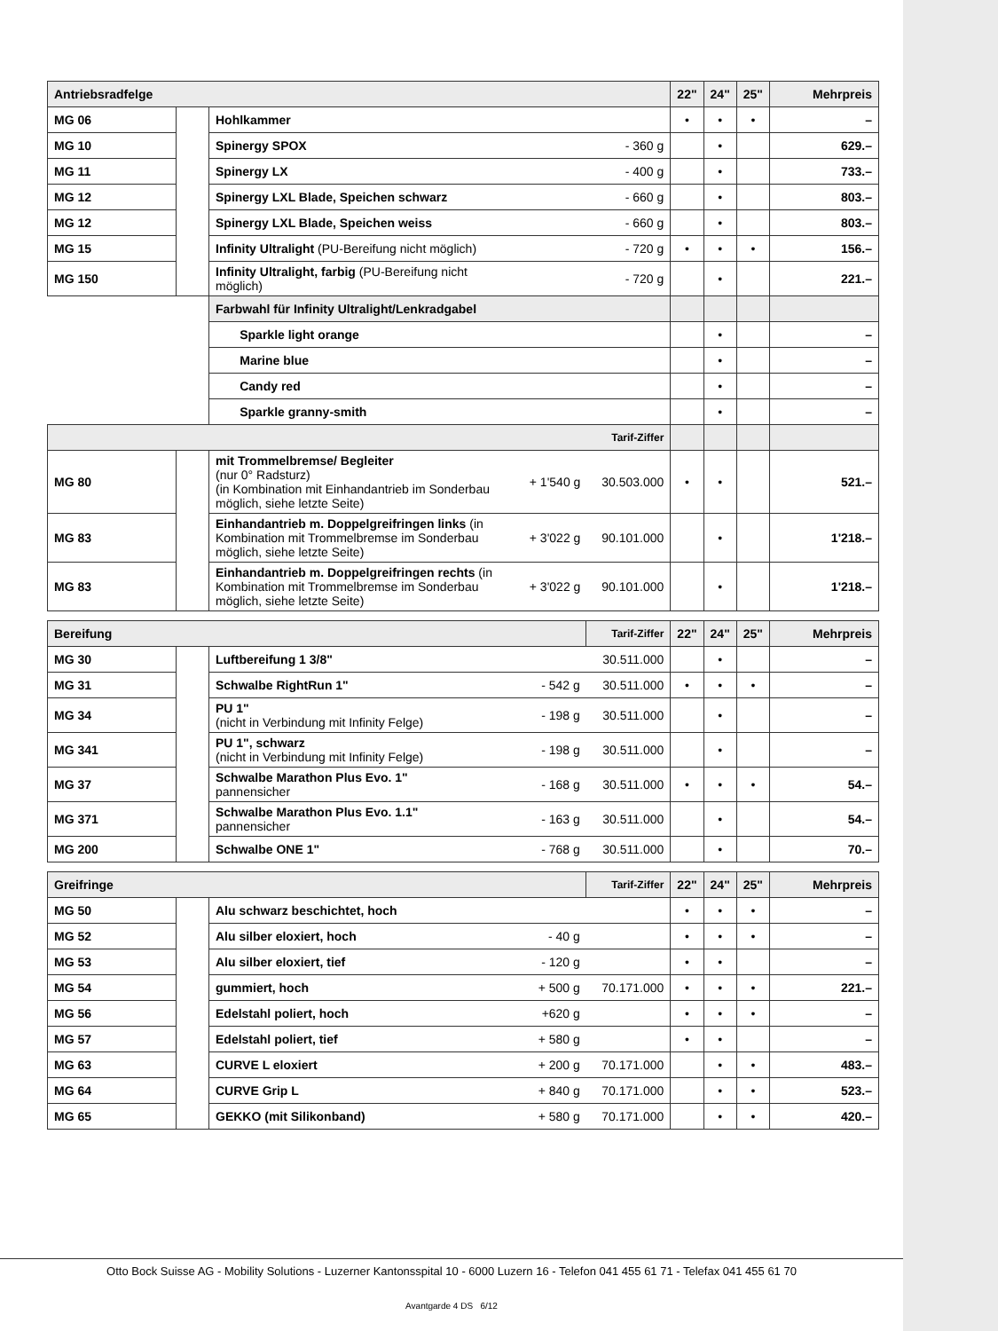| Antriebsradfelge | | | | | 22" | 24" | 25" | Mehrpreis |
| --- | --- | --- | --- | --- | --- | --- | --- | --- |
| MG 06 | | Hohlkammer | | | • | • | • | – |
| MG 10 | | Spinergy SPOX | | - 360 g | | • | | 629.– |
| MG 11 | | Spinergy LX | | - 400 g | | • | | 733.– |
| MG 12 | | Spinergy LXL Blade, Speichen schwarz | | - 660 g | | • | | 803.– |
| MG 12 | | Spinergy LXL Blade, Speichen weiss | | - 660 g | | • | | 803.– |
| MG 15 | | Infinity Ultralight (PU-Bereifung nicht möglich) | | - 720 g | • | • | • | 156.– |
| MG 150 | | Infinity Ultralight, farbig (PU-Bereifung nicht möglich) | | - 720 g | | • | | 221.– |
| | | Farbwahl für Infinity Ultralight/Lenkradgabel | | | | | | |
| | | Sparkle light orange | | | | • | | – |
| | | Marine blue | | | | • | | – |
| | | Candy red | | | | • | | – |
| | | Sparkle granny-smith | | | | • | | – |
| Tarif-Ziffer | | | | | | | | |
| MG 80 | | mit Trommelbremse/ Begleiter (nur 0° Radsturz) (in Kombination mit Einhandantrieb im Sonderbau möglich, siehe letzte Seite) | + 1'540 g | 30.503.000 | • | • | | 521.– |
| MG 83 | | Einhandantrieb m. Doppelgreifringen links (in Kombination mit Trommelbremse im Sonderbau möglich, siehe letzte Seite) | + 3'022 g | 90.101.000 | | • | | 1'218.– |
| MG 83 | | Einhandantrieb m. Doppelgreifringen rechts (in Kombination mit Trommelbremse im Sonderbau möglich, siehe letzte Seite) | + 3'022 g | 90.101.000 | | • | | 1'218.– |
| Bereifung | | | | Tarif-Ziffer | 22" | 24" | 25" | Mehrpreis |
| --- | --- | --- | --- | --- | --- | --- | --- | --- |
| MG 30 | | Luftbereifung 1 3/8" | | 30.511.000 | | • | | – |
| MG 31 | | Schwalbe RightRun 1" | - 542 g | 30.511.000 | • | • | • | – |
| MG 34 | | PU 1" (nicht in Verbindung mit Infinity Felge) | - 198 g | 30.511.000 | | • | | – |
| MG 341 | | PU 1", schwarz (nicht in Verbindung mit Infinity Felge) | - 198 g | 30.511.000 | | • | | – |
| MG 37 | | Schwalbe Marathon Plus Evo. 1" pannensicher | - 168 g | 30.511.000 | • | • | • | 54.– |
| MG 371 | | Schwalbe Marathon Plus Evo. 1.1" pannensicher | - 163 g | 30.511.000 | | • | | 54.– |
| MG 200 | | Schwalbe ONE 1" | - 768 g | 30.511.000 | | • | | 70.– |
| Greifringe | | | | Tarif-Ziffer | 22" | 24" | 25" | Mehrpreis |
| --- | --- | --- | --- | --- | --- | --- | --- | --- |
| MG 50 | | Alu schwarz beschichtet, hoch | | | • | • | • | – |
| MG 52 | | Alu silber eloxiert, hoch | - 40 g | | • | • | • | – |
| MG 53 | | Alu silber eloxiert, tief | - 120 g | | • | • | | – |
| MG 54 | | gummiert, hoch | + 500 g | 70.171.000 | • | • | • | 221.– |
| MG 56 | | Edelstahl poliert, hoch | +620 g | | • | • | • | – |
| MG 57 | | Edelstahl poliert, tief | + 580 g | | • | • | | – |
| MG 63 | | CURVE L eloxiert | + 200 g | 70.171.000 | | • | • | 483.– |
| MG 64 | | CURVE Grip L | + 840 g | 70.171.000 | | • | • | 523.– |
| MG 65 | | GEKKO (mit Silikonband) | + 580 g | 70.171.000 | | • | • | 420.– |
Otto Bock Suisse AG - Mobility Solutions - Luzerner Kantonsspital 10 - 6000 Luzern 16 - Telefon 041 455 61 71 - Telefax 041 455 61 70
Avantgarde 4 DS 6/12